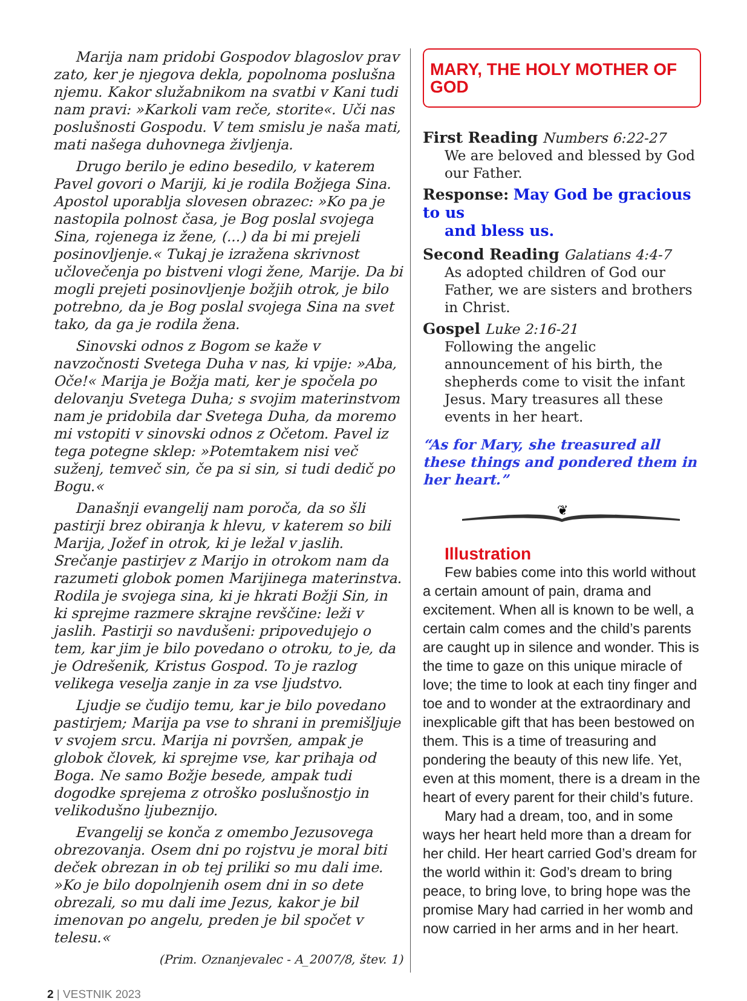Marija nam pridobi Gospodov blagoslov prav zato, ker je njegova dekla, popolnoma poslušna njemu. Kakor služabnikom na svatbi v Kani tudi nam pravi: »Karkoli vam reče, storite«. Uči nas poslušnosti Gospodu. V tem smislu je naša mati, mati našega duhovnega življenja.
Drugo berilo je edino besedilo, v katerem Pavel govori o Mariji, ki je rodila Božjega Sina. Apostol uporablja slovesen obrazec: »Ko pa je nastopila polnost časa, je Bog poslal svojega Sina, rojenega iz žene, (...) da bi mi prejeli posinovljenje.« Tukaj je izražena skrivnost učlovečenja po bistveni vlogi žene, Marije. Da bi mogli prejeti posinovljenje božjih otrok, je bilo potrebno, da je Bog poslal svojega Sina na svet tako, da ga je rodila žena.
Sinovski odnos z Bogom se kaže v navzočnosti Svetega Duha v nas, ki vpije: »Aba, Oče!« Marija je Božja mati, ker je spočela po delovanju Svetega Duha; s svojim materinstvom nam je pridobila dar Svetega Duha, da moremo mi vstopiti v sinovski odnos z Očetom. Pavel iz tega potegne sklep: »Potemtakem nisi več suženj, temveč sin, če pa si sin, si tudi dedič po Bogu.«
Današnji evangelij nam poroča, da so šli pastirji brez obiranja k hlevu, v katerem so bili Marija, Jožef in otrok, ki je ležal v jaslih. Srečanje pastirjev z Marijo in otrokom nam da razumeti globok pomen Marijinega materinstva. Rodila je svojega sina, ki je hkrati Božji Sin, in ki sprejme razmere skrajne revščine: leži v jaslih. Pastirji so navdušeni: pripovedujejo o tem, kar jim je bilo povedano o otroku, to je, da je Odrešenik, Kristus Gospod. To je razlog velikega veselja zanje in za vse ljudstvo.
Ljudje se čudijo temu, kar je bilo povedano pastirjem; Marija pa vse to shrani in premišljuje v svojem srcu. Marija ni površen, ampak je globok človek, ki sprejme vse, kar prihaja od Boga. Ne samo Božje besede, ampak tudi dogodke sprejema z otroško poslušnostjo in velikodušno ljubeznijo.
Evangelij se konča z omembo Jezusovega obrezovanja. Osem dni po rojstvu je moral biti deček obrezan in ob tej priliki so mu dali ime. »Ko je bilo dopolnjenih osem dni in so dete obrezali, so mu dali ime Jezus, kakor je bil imenovan po angelu, preden je bil spočet v telesu.«
(Prim. Oznanjevalec - A_2007/8, štev. 1)
MARY, THE HOLY MOTHER OF GOD
First Reading Numbers 6:22-27
We are beloved and blessed by God our Father.
Response: May God be gracious to us
and bless us.
Second Reading Galatians 4:4-7
As adopted children of God our Father, we are sisters and brothers in Christ.
Gospel Luke 2:16-21
Following the angelic announcement of his birth, the shepherds come to visit the infant Jesus. Mary treasures all these events in her heart.
“As for Mary, she treasured all these things and pondered them in her heart.”
❦
Illustration
Few babies come into this world without a certain amount of pain, drama and excitement. When all is known to be well, a certain calm comes and the child’s parents are caught up in silence and wonder. This is the time to gaze on this unique miracle of love; the time to look at each tiny finger and toe and to wonder at the extraordinary and inexplicable gift that has been bestowed on them. This is a time of treasuring and pondering the beauty of this new life. Yet, even at this moment, there is a dream in the heart of every parent for their child’s future.
Mary had a dream, too, and in some ways her heart held more than a dream for her child. Her heart carried God’s dream for the world within it: God’s dream to bring peace, to bring love, to bring hope was the promise Mary had carried in her womb and now carried in her arms and in her heart.
2 | VESTNIK 2023